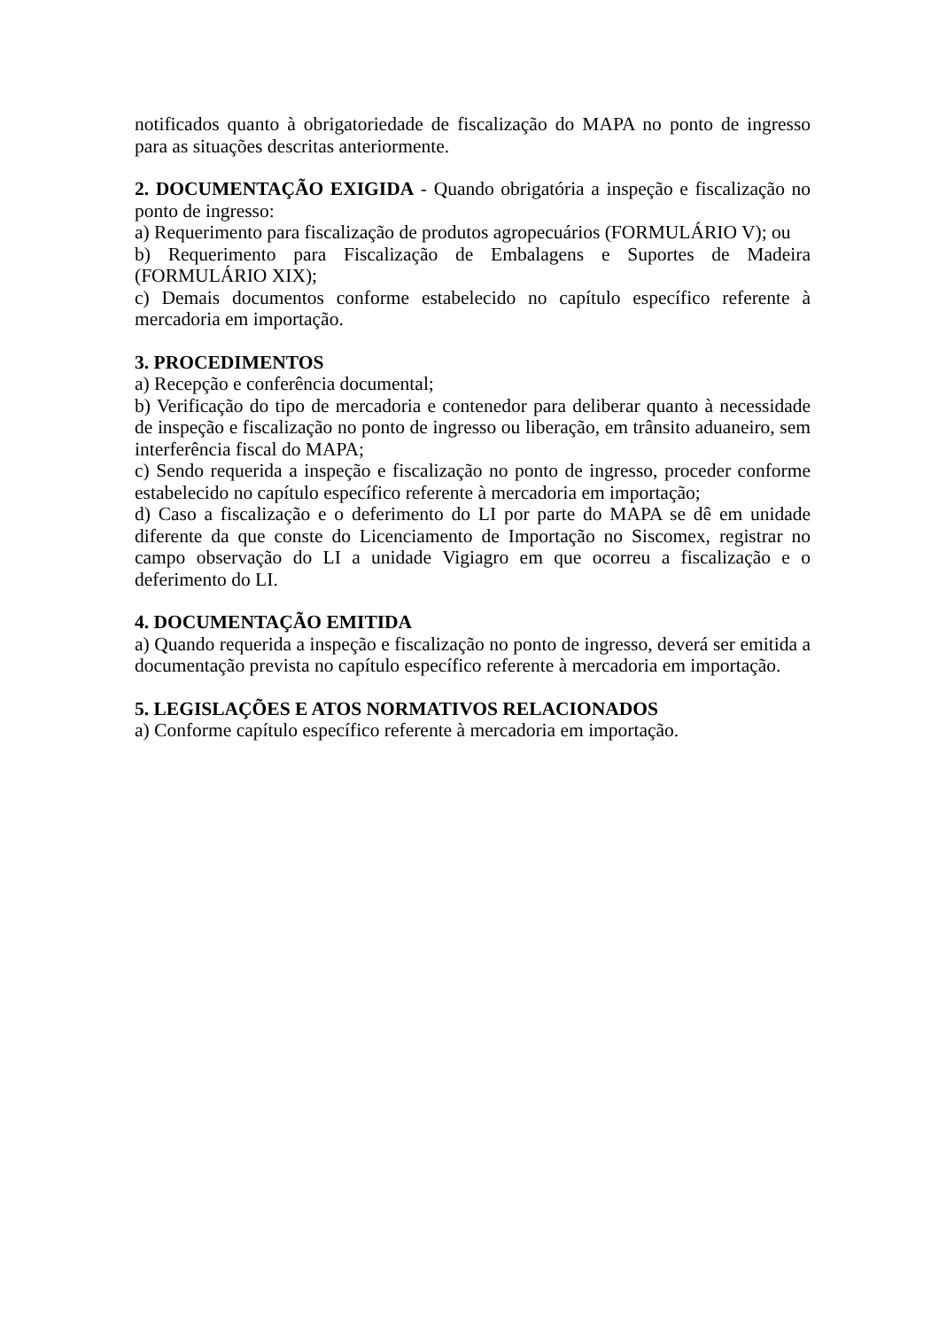notificados quanto à obrigatoriedade de fiscalização do MAPA no ponto de ingresso para as situações descritas anteriormente.
2. DOCUMENTAÇÃO EXIGIDA - Quando obrigatória a inspeção e fiscalização no ponto de ingresso:
a) Requerimento para fiscalização de produtos agropecuários (FORMULÁRIO V); ou
b) Requerimento para Fiscalização de Embalagens e Suportes de Madeira (FORMULÁRIO XIX);
c) Demais documentos conforme estabelecido no capítulo específico referente à mercadoria em importação.
3. PROCEDIMENTOS
a) Recepção e conferência documental;
b) Verificação do tipo de mercadoria e contenedor para deliberar quanto à necessidade de inspeção e fiscalização no ponto de ingresso ou liberação, em trânsito aduaneiro, sem interferência fiscal do MAPA;
c) Sendo requerida a inspeção e fiscalização no ponto de ingresso, proceder conforme estabelecido no capítulo específico referente à mercadoria em importação;
d) Caso a fiscalização e o deferimento do LI por parte do MAPA se dê em unidade diferente da que conste do Licenciamento de Importação no Siscomex, registrar no campo observação do LI a unidade Vigiagro em que ocorreu a fiscalização e o deferimento do LI.
4. DOCUMENTAÇÃO EMITIDA
a) Quando requerida a inspeção e fiscalização no ponto de ingresso, deverá ser emitida a documentação prevista no capítulo específico referente à mercadoria em importação.
5. LEGISLAÇÕES E ATOS NORMATIVOS RELACIONADOS
a) Conforme capítulo específico referente à mercadoria em importação.